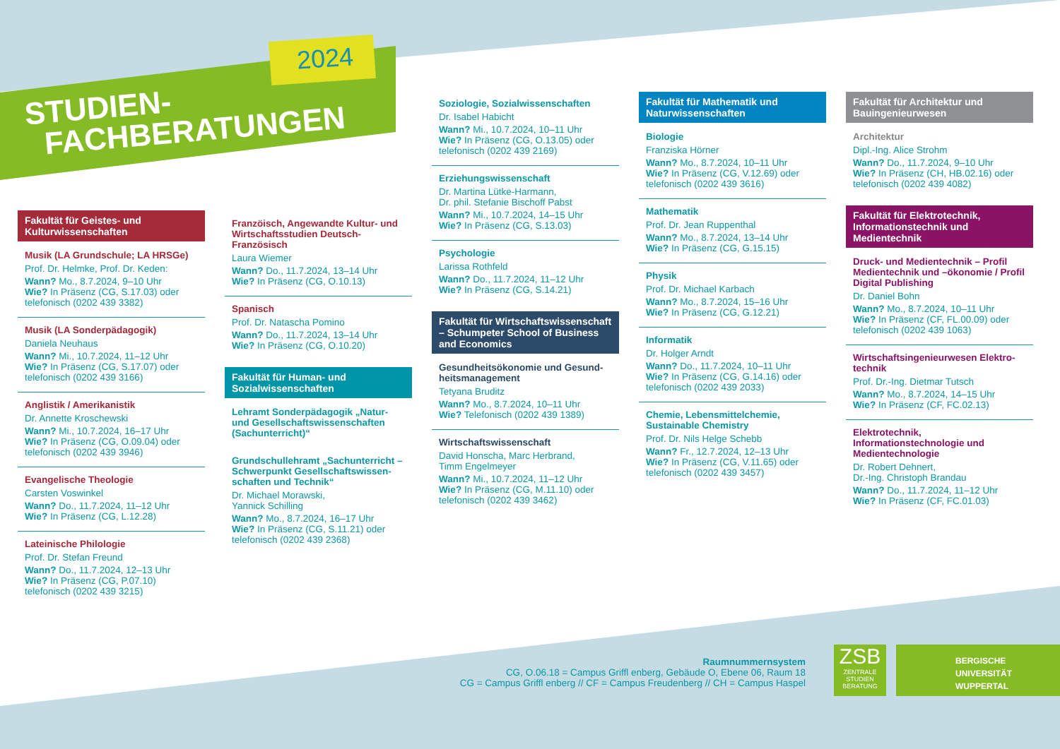2024
STUDIEN-
FACHBERATUNGEN
Fakultät für Geistes- und Kulturwissenschaften
Musik (LA Grundschule; LA HRSGe)
Prof. Dr. Helmke, Prof. Dr. Keden:
Wann? Mo., 8.7.2024, 9–10 Uhr
Wie? In Präsenz (CG, S.17.03) oder telefonisch (0202 439 3382)
Musik (LA Sonderpädagogik)
Daniela Neuhaus
Wann? Mi., 10.7.2024, 11–12 Uhr
Wie? In Präsenz (CG, S.17.07) oder telefonisch (0202 439 3166)
Anglistik / Amerikanistik
Dr. Annette Kroschewski
Wann? Mi., 10.7.2024, 16–17 Uhr
Wie? In Präsenz (CG, O.09.04) oder telefonisch (0202 439 3946)
Evangelische Theologie
Carsten Voswinkel
Wann? Do., 11.7.2024, 11–12 Uhr
Wie? In Präsenz (CG, L.12.28)
Lateinische Philologie
Prof. Dr. Stefan Freund
Wann? Do., 11.7.2024, 12–13 Uhr
Wie? In Präsenz (CG, P.07.10)
telefonisch (0202 439 3215)
Franzöisch, Angewandte Kultur- und Wirtschafts­studien Deutsch-Französisch
Laura Wiemer
Wann? Do., 11.7.2024, 13–14 Uhr
Wie? In Präsenz (CG, O.10.13)
Spanisch
Prof. Dr. Natascha Pomino
Wann? Do., 11.7.2024, 13–14 Uhr
Wie? In Präsenz (CG, O.10.20)
Fakultät für Human- und Sozialwissenschaften
Lehramt Sonderpädagogik „Natur- und Gesellschaftswissenschaften (Sachunterricht)“
Grundschullehramt „Sachunterricht – Schwerpunkt Gesellschaftswissen­schaften und Technik“
Dr. Michael Morawski,
Yannick Schilling
Wann? Mo., 8.7.2024, 16–17 Uhr
Wie? In Präsenz (CG, S.11.21) oder telefonisch (0202 439 2368)
Soziologie, Sozialwissenschaften
Dr. Isabel Habicht
Wann? Mi., 10.7.2024, 10–11 Uhr
Wie? In Präsenz (CG, O.13.05) oder telefonisch (0202 439 2169)
Erziehungswissenschaft
Dr. Martina Lütke-Harmann,
Dr. phil. Stefanie Bischoff Pabst
Wann? Mi., 10.7.2024, 14–15 Uhr
Wie? In Präsenz (CG, S.13.03)
Psychologie
Larissa Rothfeld
Wann? Do., 11.7.2024, 11–12 Uhr
Wie? In Präsenz (CG, S.14.21)
Fakultät für Wirtschaftswissen­schaft – Schumpeter School of Business and Economics
Gesundheitsökonomie und Gesund­heitsmanagement
Tetyana Bruditz
Wann? Mo., 8.7.2024, 10–11 Uhr
Wie? Telefonisch (0202 439 1389)
Wirtschaftswissenschaft
David Honscha, Marc Herbrand,
Timm Engelmeyer
Wann? Mi., 10.7.2024, 11–12 Uhr
Wie? In Präsenz (CG, M.11.10) oder telefonisch (0202 439 3462)
Fakultät für Mathematik und Naturwissenschaften
Biologie
Franziska Hörner
Wann? Mo., 8.7.2024, 10–11 Uhr
Wie? In Präsenz (CG, V.12.69) oder telefonisch (0202 439 3616)
Mathematik
Prof. Dr. Jean Ruppenthal
Wann? Mo., 8.7.2024, 13–14 Uhr
Wie? In Präsenz (CG, G.15.15)
Physik
Prof. Dr. Michael Karbach
Wann? Mo., 8.7.2024, 15–16 Uhr
Wie? In Präsenz (CG, G.12.21)
Informatik
Dr. Holger Arndt
Wann? Do., 11.7.2024, 10–11 Uhr
Wie? In Präsenz (CG, G.14.16) oder tele­fonisch (0202 439 2033)
Chemie, Lebensmittelchemie, Sustainable Chemistry
Prof. Dr. Nils Helge Schebb
Wann? Fr., 12.7.2024, 12–13 Uhr
Wie? In Präsenz (CG, V.11.65) oder telefonisch (0202 439 3457)
Fakultät für Architektur und Bauingenieurwesen
Architektur
Dipl.-Ing. Alice Strohm
Wann? Do., 11.7.2024, 9–10 Uhr
Wie? In Präsenz (CH, HB.02.16) oder telefonisch (0202 439 4082)
Fakultät für Elektrotechnik, Informationstechnik und Medientechnik
Druck- und Medientechnik – Profil Medientechnik und –ökonomie / Profil Digital Publishing
Dr. Daniel Bohn
Wann? Mo., 8.7.2024, 10–11 Uhr
Wie? In Präsenz (CF, FL.00.09) oder telefonisch (0202 439 1063)
Wirtschaftsingenieurwesen Elektro­technik
Prof. Dr.-Ing. Dietmar Tutsch
Wann? Mo., 8.7.2024, 14–15 Uhr
Wie? In Präsenz (CF, FC.02.13)
Elektrotechnik, Informationstechnologie und Medientechnologie
Dr. Robert Dehnert,
Dr.-Ing. Christoph Brandau
Wann? Do., 11.7.2024, 11–12 Uhr
Wie? In Präsenz (CF, FC.01.03)
Raumnummernsystem
CG, O.06.18 = Campus Griffl enberg, Gebäude O, Ebene 06, Raum 18
CG = Campus Griffl enberg // CF = Campus Freudenberg // CH = Campus Haspel
ZSB
ZENTRALE STUDIEN BERATUNG
BERGISCHE
UNIVERSITÄT
WUPPERTAL